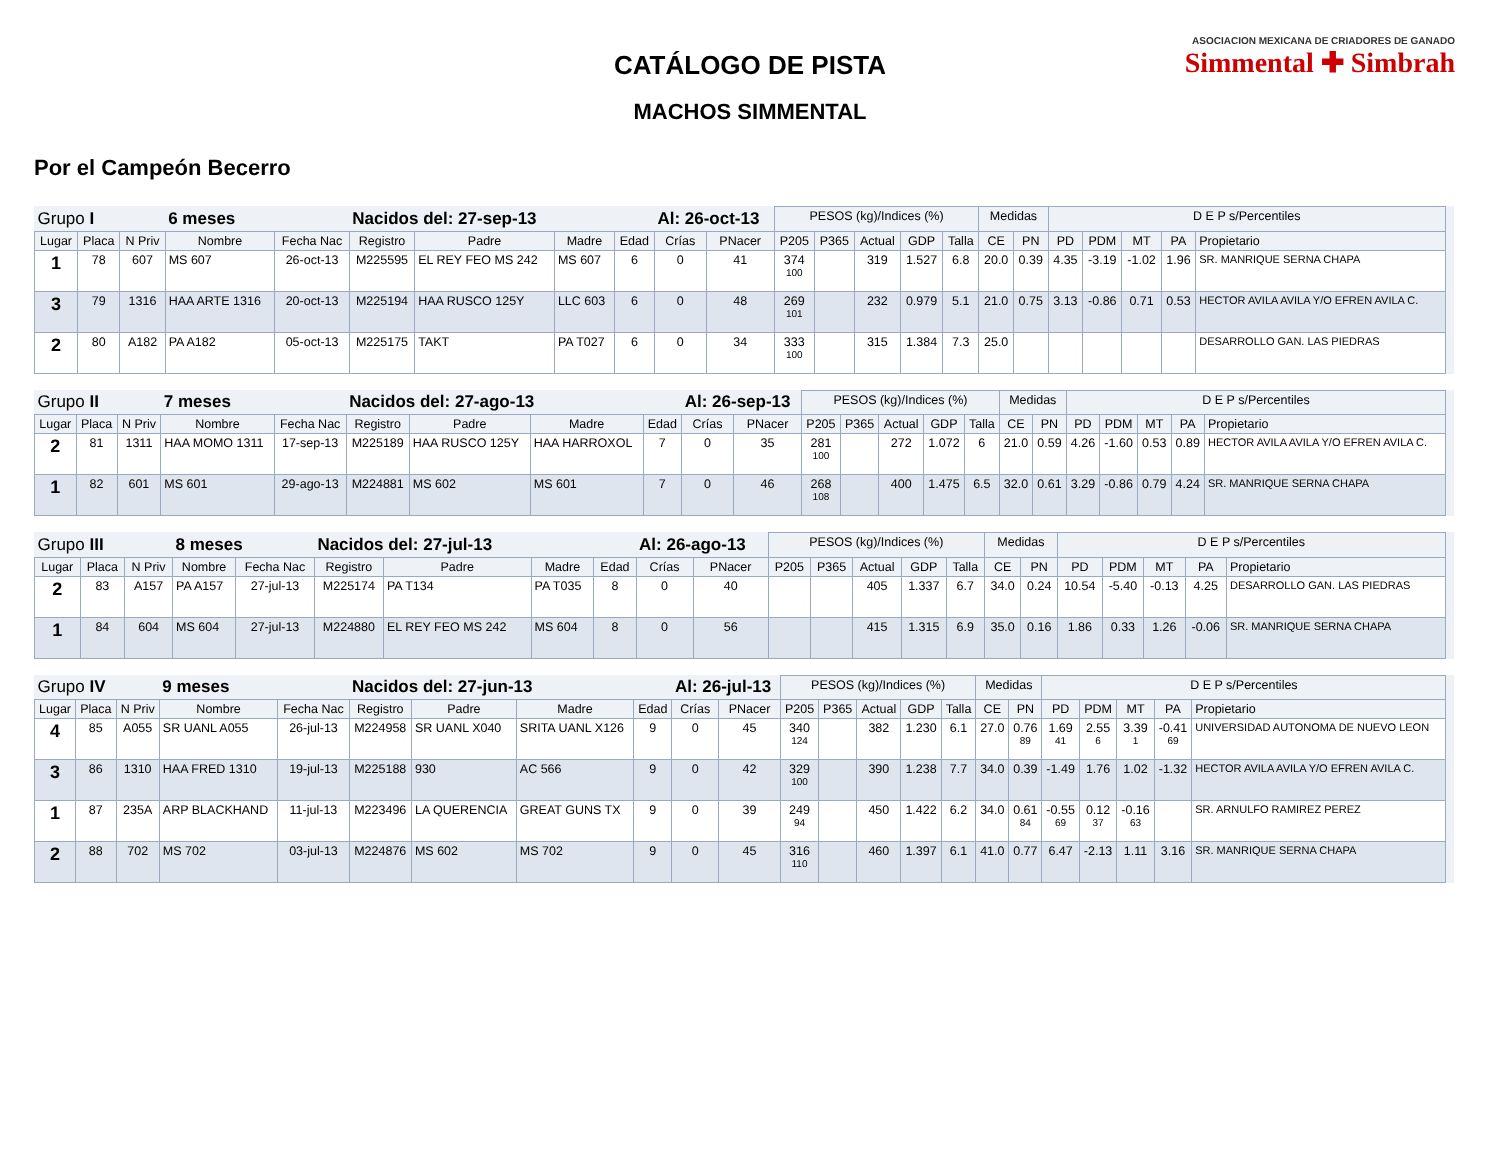ASOCIACION MEXICANA DE CRIADORES DE GANADO
Simmental ✚ Simbrah
CATÁLOGO DE PISTA
MACHOS SIMMENTAL
Por el Campeón Becerro
| Grupo I | | | 6 meses | | Nacidos del: 27-sep-13 | | | | Al: 26-oct-13 | | PESOS (kg)/Indices (%) | | | | | Medidas | | D E P s/Percentiles | | | | | |
| Lugar | Placa | N Priv | Nombre | Fecha Nac | Registro | Padre | Madre | Edad | Crías | PNacer | P205 | P365 | Actual | GDP | Talla | CE | PN | PD | PDM | MT | PA | Propietario | |
| 1 | 78 | 607 | MS 607 | 26-oct-13 | M225595 | EL REY FEO MS 242 | MS 607 | 6 | 0 | 41 | 374 100 | | 319 | 1.527 | 6.8 | 20.0 | 0.39 | 4.35 | -3.19 | -1.02 | 1.96 | SR. MANRIQUE SERNA CHAPA | |
| 3 | 79 | 1316 | HAA ARTE 1316 | 20-oct-13 | M225194 | HAA RUSCO 125Y | LLC 603 | 6 | 0 | 48 | 269 101 | | 232 | 0.979 | 5.1 | 21.0 | 0.75 | 3.13 | -0.86 | 0.71 | 0.53 | HECTOR AVILA AVILA Y/O EFREN AVILA C. | |
| 2 | 80 | A182 | PA A182 | 05-oct-13 | M225175 | TAKT | PA T027 | 6 | 0 | 34 | 333 100 | | 315 | 1.384 | 7.3 | 25.0 | | | | | | DESARROLLO GAN. LAS PIEDRAS | |
| Grupo II | | | 7 meses | | Nacidos del: 27-ago-13 | | | | Al: 26-sep-13 | | PESOS (kg)/Indices (%) | | | | | Medidas | | D E P s/Percentiles | | | | | |
| Lugar | Placa | N Priv | Nombre | Fecha Nac | Registro | Padre | Madre | Edad | Crías | PNacer | P205 | P365 | Actual | GDP | Talla | CE | PN | PD | PDM | MT | PA | Propietario | |
| 2 | 81 | 1311 | HAA MOMO 1311 | 17-sep-13 | M225189 | HAA RUSCO 125Y | HAA HARROXOL | 7 | 0 | 35 | 281 100 | | 272 | 1.072 | 6 | 21.0 | 0.59 | 4.26 | -1.60 | 0.53 | 0.89 | HECTOR AVILA AVILA Y/O EFREN AVILA C. | |
| 1 | 82 | 601 | MS 601 | 29-ago-13 | M224881 | MS 602 | MS 601 | 7 | 0 | 46 | 268 108 | | 400 | 1.475 | 6.5 | 32.0 | 0.61 | 3.29 | -0.86 | 0.79 | 4.24 | SR. MANRIQUE SERNA CHAPA | |
| Grupo III | | | 8 meses | | Nacidos del: 27-jul-13 | | | | Al: 26-ago-13 | | PESOS (kg)/Indices (%) | | | | | Medidas | | D E P s/Percentiles | | | | | |
| Lugar | Placa | N Priv | Nombre | Fecha Nac | Registro | Padre | Madre | Edad | Crías | PNacer | P205 | P365 | Actual | GDP | Talla | CE | PN | PD | PDM | MT | PA | Propietario | |
| 2 | 83 | A157 | PA A157 | 27-jul-13 | M225174 | PA T134 | PA T035 | 8 | 0 | 40 | | | 405 | 1.337 | 6.7 | 34.0 | 0.24 | 10.54 | -5.40 | -0.13 | 4.25 | DESARROLLO GAN. LAS PIEDRAS | |
| 1 | 84 | 604 | MS 604 | 27-jul-13 | M224880 | EL REY FEO MS 242 | MS 604 | 8 | 0 | 56 | | | 415 | 1.315 | 6.9 | 35.0 | 0.16 | 1.86 | 0.33 | 1.26 | -0.06 | SR. MANRIQUE SERNA CHAPA | |
| Grupo IV | | | 9 meses | | Nacidos del: 27-jun-13 | | | | Al: 26-jul-13 | | PESOS (kg)/Indices (%) | | | | | Medidas | | D E P s/Percentiles | | | | | |
| Lugar | Placa | N Priv | Nombre | Fecha Nac | Registro | Padre | Madre | Edad | Crías | PNacer | P205 | P365 | Actual | GDP | Talla | CE | PN | PD | PDM | MT | PA | Propietario | |
| 4 | 85 | A055 | SR UANL A055 | 26-jul-13 | M224958 | SR UANL X040 | SRITA UANL X126 | 9 | 0 | 45 | 340 124 | | 382 | 1.230 | 6.1 | 27.0 | 0.76 89 | 1.69 41 | 2.55 6 | 3.39 1 | -0.41 69 | UNIVERSIDAD AUTONOMA DE NUEVO LEON | |
| 3 | 86 | 1310 | HAA FRED 1310 | 19-jul-13 | M225188 | 930 | AC 566 | 9 | 0 | 42 | 329 100 | | 390 | 1.238 | 7.7 | 34.0 | 0.39 | -1.49 | 1.76 | 1.02 | -1.32 | HECTOR AVILA AVILA Y/O EFREN AVILA C. | |
| 1 | 87 | 235A | ARP BLACKHAND | 11-jul-13 | M223496 | LA QUERENCIA | GREAT GUNS TX | 9 | 0 | 39 | 249 94 | | 450 | 1.422 | 6.2 | 34.0 | 0.61 84 | -0.55 69 | 0.12 37 | -0.16 63 | | SR. ARNULFO RAMIREZ PEREZ | |
| 2 | 88 | 702 | MS 702 | 03-jul-13 | M224876 | MS 602 | MS 702 | 9 | 0 | 45 | 316 110 | | 460 | 1.397 | 6.1 | 41.0 | 0.77 | 6.47 | -2.13 | 1.11 | 3.16 | SR. MANRIQUE SERNA CHAPA | |